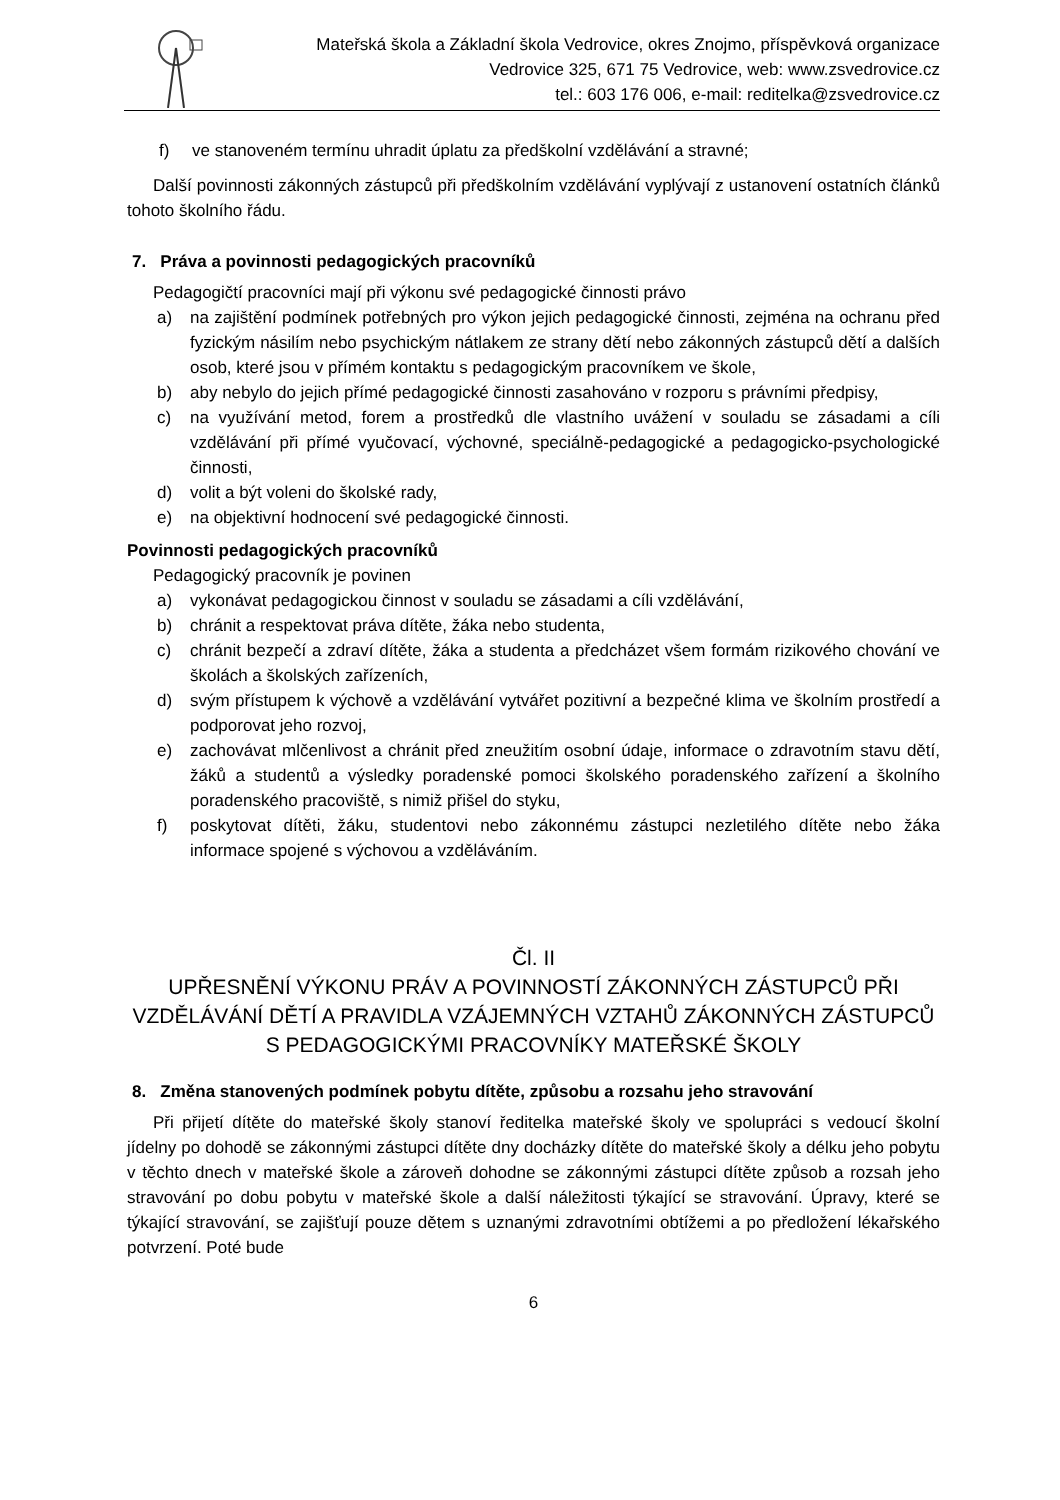Mateřská škola a Základní škola Vedrovice, okres Znojmo, příspěvková organizace
Vedrovice 325, 671 75 Vedrovice, web: www.zsvedrovice.cz
tel.: 603 176 006, e-mail: reditelka@zsvedrovice.cz
f) ve stanoveném termínu uhradit úplatu za předškolní vzdělávání a stravné;
Další povinnosti zákonných zástupců při předškolním vzdělávání vyplývají z ustanovení ostatních článků tohoto školního řádu.
7. Práva a povinnosti pedagogických pracovníků
Pedagogičtí pracovníci mají při výkonu své pedagogické činnosti právo
a) na zajištění podmínek potřebných pro výkon jejich pedagogické činnosti, zejména na ochranu před fyzickým násilím nebo psychickým nátlakem ze strany dětí nebo zákonných zástupců dětí a dalších osob, které jsou v přímém kontaktu s pedagogickým pracovníkem ve škole,
b) aby nebylo do jejich přímé pedagogické činnosti zasahováno v rozporu s právními předpisy,
c) na využívání metod, forem a prostředků dle vlastního uvážení v souladu se zásadami a cíli vzdělávání při přímé vyučovací, výchovné, speciálně-pedagogické a pedagogicko-psychologické činnosti,
d) volit a být voleni do školské rady,
e) na objektivní hodnocení své pedagogické činnosti.
Povinnosti pedagogických pracovníků
Pedagogický pracovník je povinen
a) vykonávat pedagogickou činnost v souladu se zásadami a cíli vzdělávání,
b) chránit a respektovat práva dítěte, žáka nebo studenta,
c) chránit bezpečí a zdraví dítěte, žáka a studenta a předcházet všem formám rizikového chování ve školách a školských zařízeních,
d) svým přístupem k výchově a vzdělávání vytvářet pozitivní a bezpečné klima ve školním prostředí a podporovat jeho rozvoj,
e) zachovávat mlčenlivost a chránit před zneužitím osobní údaje, informace o zdravotním stavu dětí, žáků a studentů a výsledky poradenské pomoci školského poradenského zařízení a školního poradenského pracoviště, s nimiž přišel do styku,
f) poskytovat dítěti, žáku, studentovi nebo zákonnému zástupci nezletilého dítěte nebo žáka informace spojené s výchovou a vzděláváním.
Čl. II
UPŘESNĚNÍ VÝKONU PRÁV A POVINNOSTÍ ZÁKONNÝCH ZÁSTUPCŮ PŘI VZDĚLÁVÁNÍ DĚTÍ A PRAVIDLA VZÁJEMNÝCH VZTAHŮ ZÁKONNÝCH ZÁSTUPCŮ S PEDAGOGICKÝMI PRACOVNÍKY MATEŘSKÉ ŠKOLY
8. Změna stanovených podmínek pobytu dítěte, způsobu a rozsahu jeho stravování
Při přijetí dítěte do mateřské školy stanoví ředitelka mateřské školy ve spolupráci s vedoucí školní jídelny po dohodě se zákonnými zástupci dítěte dny docházky dítěte do mateřské školy a délku jeho pobytu v těchto dnech v mateřské škole a zároveň dohodne se zákonnými zástupci dítěte způsob a rozsah jeho stravování po dobu pobytu v mateřské škole a další náležitosti týkající se stravování. Úpravy, které se týkající stravování, se zajišťují pouze dětem s uznanými zdravotními obtížemi a po předložení lékařského potvrzení. Poté bude
6